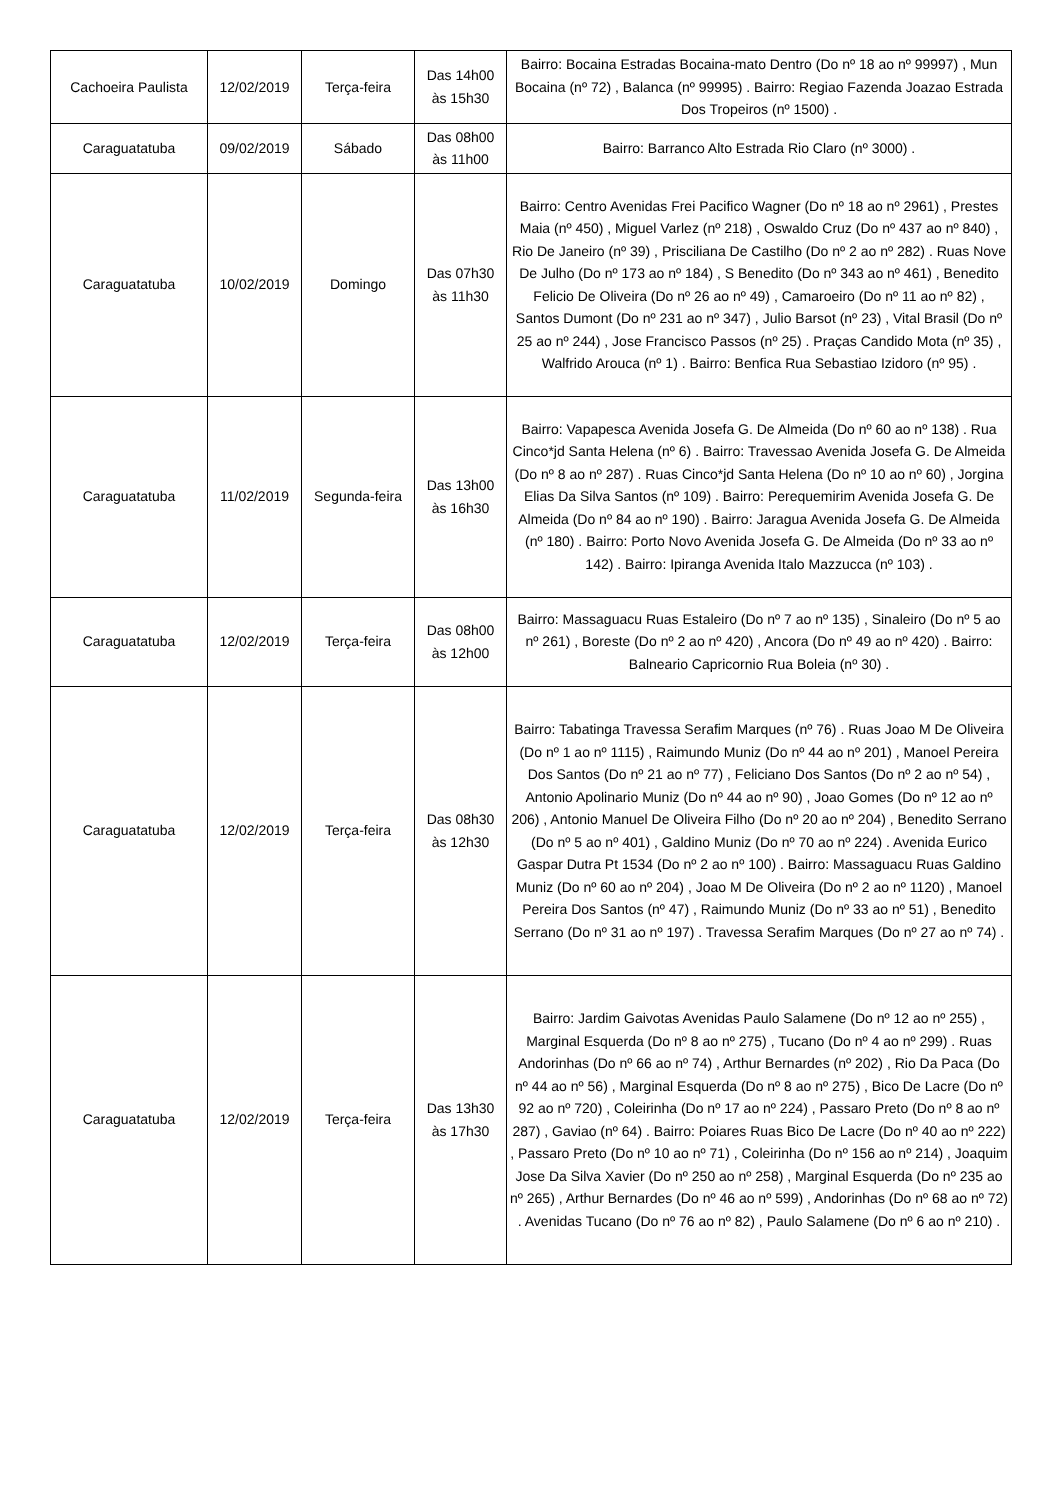| Cachoeira Paulista | 12/02/2019 | Terça-feira | Das 14h00 às 15h30 | Bairro: Bocaina Estradas Bocaina-mato Dentro (Do nº 18 ao nº 99997) , Mun Bocaina (nº 72) , Balanca (nº 99995) . Bairro: Regiao Fazenda Joazao Estrada Dos Tropeiros (nº 1500) . |
| Caraguatatuba | 09/02/2019 | Sábado | Das 08h00 às 11h00 | Bairro: Barranco Alto Estrada Rio Claro (nº 3000) . |
| Caraguatatuba | 10/02/2019 | Domingo | Das 07h30 às 11h30 | Bairro: Centro Avenidas Frei Pacifico Wagner (Do nº 18 ao nº 2961) , Prestes Maia (nº 450) , Miguel Varlez (nº 218) , Oswaldo Cruz (Do nº 437 ao nº 840) , Rio De Janeiro (nº 39) , Prisciliana De Castilho (Do nº 2 ao nº 282) . Ruas Nove De Julho (Do nº 173 ao nº 184) , S Benedito (Do nº 343 ao nº 461) , Benedito Felicio De Oliveira (Do nº 26 ao nº 49) , Camaroeiro (Do nº 11 ao nº 82) , Santos Dumont (Do nº 231 ao nº 347) , Julio Barsot (nº 23) , Vital Brasil (Do nº 25 ao nº 244) , Jose Francisco Passos (nº 25) . Praças Candido Mota (nº 35) , Walfrido Arouca (nº 1) . Bairro: Benfica Rua Sebastiao Izidoro (nº 95) . |
| Caraguatatuba | 11/02/2019 | Segunda-feira | Das 13h00 às 16h30 | Bairro: Vapapesca Avenida Josefa G. De Almeida (Do nº 60 ao nº 138) . Rua Cinco*jd Santa Helena (nº 6) . Bairro: Travessao Avenida Josefa G. De Almeida (Do nº 8 ao nº 287) . Ruas Cinco*jd Santa Helena (Do nº 10 ao nº 60) , Jorgina Elias Da Silva Santos (nº 109) . Bairro: Perequemirim Avenida Josefa G. De Almeida (Do nº 84 ao nº 190) . Bairro: Jaragua Avenida Josefa G. De Almeida (nº 180) . Bairro: Porto Novo Avenida Josefa G. De Almeida (Do nº 33 ao nº 142) . Bairro: Ipiranga Avenida Italo Mazzucca (nº 103) . |
| Caraguatatuba | 12/02/2019 | Terça-feira | Das 08h00 às 12h00 | Bairro: Massaguacu Ruas Estaleiro (Do nº 7 ao nº 135) , Sinaleiro (Do nº 5 ao nº 261) , Boreste (Do nº 2 ao nº 420) , Ancora (Do nº 49 ao nº 420) . Bairro: Balneario Capricornio Rua Boleia (nº 30) . |
| Caraguatatuba | 12/02/2019 | Terça-feira | Das 08h30 às 12h30 | Bairro: Tabatinga Travessa Serafim Marques (nº 76) . Ruas Joao M De Oliveira (Do nº 1 ao nº 1115) , Raimundo Muniz (Do nº 44 ao nº 201) , Manoel Pereira Dos Santos (Do nº 21 ao nº 77) , Feliciano Dos Santos (Do nº 2 ao nº 54) , Antonio Apolinario Muniz (Do nº 44 ao nº 90) , Joao Gomes (Do nº 12 ao nº 206) , Antonio Manuel De Oliveira Filho (Do nº 20 ao nº 204) , Benedito Serrano (Do nº 5 ao nº 401) , Galdino Muniz (Do nº 70 ao nº 224) . Avenida Eurico Gaspar Dutra Pt 1534 (Do nº 2 ao nº 100) . Bairro: Massaguacu Ruas Galdino Muniz (Do nº 60 ao nº 204) , Joao M De Oliveira (Do nº 2 ao nº 1120) , Manoel Pereira Dos Santos (nº 47) , Raimundo Muniz (Do nº 33 ao nº 51) , Benedito Serrano (Do nº 31 ao nº 197) . Travessa Serafim Marques (Do nº 27 ao nº 74) . |
| Caraguatatuba | 12/02/2019 | Terça-feira | Das 13h30 às 17h30 | Bairro: Jardim Gaivotas Avenidas Paulo Salamene (Do nº 12 ao nº 255) , Marginal Esquerda (Do nº 8 ao nº 275) , Tucano (Do nº 4 ao nº 299) . Ruas Andorinhas (Do nº 66 ao nº 74) , Arthur Bernardes (nº 202) , Rio Da Paca (Do nº 44 ao nº 56) , Marginal Esquerda (Do nº 8 ao nº 275) , Bico De Lacre (Do nº 92 ao nº 720) , Coleirinha (Do nº 17 ao nº 224) , Passaro Preto (Do nº 8 ao nº 287) , Gaviao (nº 64) . Bairro: Poiares Ruas Bico De Lacre (Do nº 40 ao nº 222) , Passaro Preto (Do nº 10 ao nº 71) , Coleirinha (Do nº 156 ao nº 214) , Joaquim Jose Da Silva Xavier (Do nº 250 ao nº 258) , Marginal Esquerda (Do nº 235 ao nº 265) , Arthur Bernardes (Do nº 46 ao nº 599) , Andorinhas (Do nº 68 ao nº 72) . Avenidas Tucano (Do nº 76 ao nº 82) , Paulo Salamene (Do nº 6 ao nº 210) . |